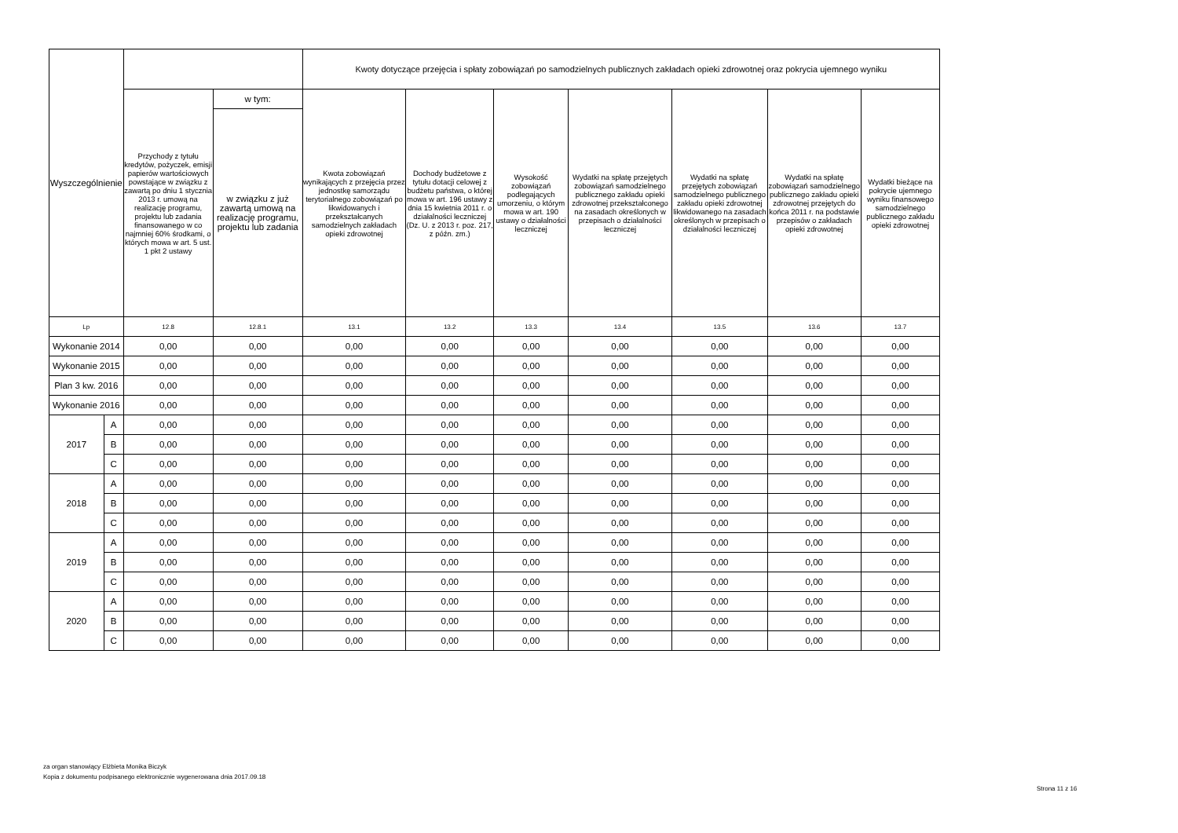| Wyszczególnienie | | | | Kwoty dotyczące przejęcia i spłaty zobowiązań po samodzielnych publicznych zakładach opieki zdrowotnej oraz pokrycia ujemnego wyniku | | | | | | |
| --- | --- | --- | --- | --- | --- | --- | --- | --- | --- | --- |
| | | Przychody z tytułu kredytów, pożyczek, emisji papierów wartościowych powstające w związku z zawartą po dniu 1 stycznia 2013 r. umową na realizację programu, projektu lub zadania finansowanego w co najmniej 60% środkami, o których mowa w art. 5 ust. 1 pkt 2 ustawy | w tym: | Kwota zobowiązań wynikających z przejęcia przez jednostkę samorządu terytorialnego zobowiązań po likwidowanych i przekształcanych samodzielnych zakładach opieki zdrowotnej | Dochody budżetowe z tytułu dotacji celowej z budżetu państwa, o której mowa w art. 196 ustawy z dnia 15 kwietnia 2011 r. o działalności leczniczej (Dz. U. z 2013 r. poz. 217, z późn. zm.) | Wysokość zobowiązań podlegających umorzeniu, o którym mowa w art. 190 ustawy o działalności leczniczej | Wydatki na spłatę przejętych zobowiązań samodzielnego publicznego zakładu opieki zdrowotnej przekształconego na zasadach określonych w przepisach o działalności leczniczej | Wydatki na spłatę przejętych zobowiązań samodzielnego publicznego zakładu opieki zdrowotnej likwidowanego na zasadach określonych w przepisach o działalności leczniczej | Wydatki na spłatę zobowiązań samodzielnego publicznego zakładu opieki zdrowotnej przejętych do końca 2011 r. na podstawie przepisów o zakładach opieki zdrowotnej | Wydatki bieżące na pokrycie ujemnego wyniku finansowego samodzielnego publicznego zakładu opieki zdrowotnej |
| | | | w związku z już zawartą umową na realizację programu, projektu lub zadania | | | | | | | |
| Lp | | 12.8 | 12.8.1 | 13.1 | 13.2 | 13.3 | 13.4 | 13.5 | 13.6 | 13.7 |
| Wykonanie 2014 | | 0,00 | 0,00 | 0,00 | 0,00 | 0,00 | 0,00 | 0,00 | 0,00 | 0,00 |
| Wykonanie 2015 | | 0,00 | 0,00 | 0,00 | 0,00 | 0,00 | 0,00 | 0,00 | 0,00 | 0,00 |
| Plan 3 kw. 2016 | | 0,00 | 0,00 | 0,00 | 0,00 | 0,00 | 0,00 | 0,00 | 0,00 | 0,00 |
| Wykonanie 2016 | | 0,00 | 0,00 | 0,00 | 0,00 | 0,00 | 0,00 | 0,00 | 0,00 | 0,00 |
| 2017 | A | 0,00 | 0,00 | 0,00 | 0,00 | 0,00 | 0,00 | 0,00 | 0,00 | 0,00 |
| | B | 0,00 | 0,00 | 0,00 | 0,00 | 0,00 | 0,00 | 0,00 | 0,00 | 0,00 |
| | C | 0,00 | 0,00 | 0,00 | 0,00 | 0,00 | 0,00 | 0,00 | 0,00 | 0,00 |
| 2018 | A | 0,00 | 0,00 | 0,00 | 0,00 | 0,00 | 0,00 | 0,00 | 0,00 | 0,00 |
| | B | 0,00 | 0,00 | 0,00 | 0,00 | 0,00 | 0,00 | 0,00 | 0,00 | 0,00 |
| | C | 0,00 | 0,00 | 0,00 | 0,00 | 0,00 | 0,00 | 0,00 | 0,00 | 0,00 |
| 2019 | A | 0,00 | 0,00 | 0,00 | 0,00 | 0,00 | 0,00 | 0,00 | 0,00 | 0,00 |
| | B | 0,00 | 0,00 | 0,00 | 0,00 | 0,00 | 0,00 | 0,00 | 0,00 | 0,00 |
| | C | 0,00 | 0,00 | 0,00 | 0,00 | 0,00 | 0,00 | 0,00 | 0,00 | 0,00 |
| 2020 | A | 0,00 | 0,00 | 0,00 | 0,00 | 0,00 | 0,00 | 0,00 | 0,00 | 0,00 |
| | B | 0,00 | 0,00 | 0,00 | 0,00 | 0,00 | 0,00 | 0,00 | 0,00 | 0,00 |
| | C | 0,00 | 0,00 | 0,00 | 0,00 | 0,00 | 0,00 | 0,00 | 0,00 | 0,00 |
za organ stanowiący Elżbieta Monika Biczyk
Kopia z dokumentu podpisanego elektronicznie wygenerowana dnia 2017.09.18
Strona 11 z 16